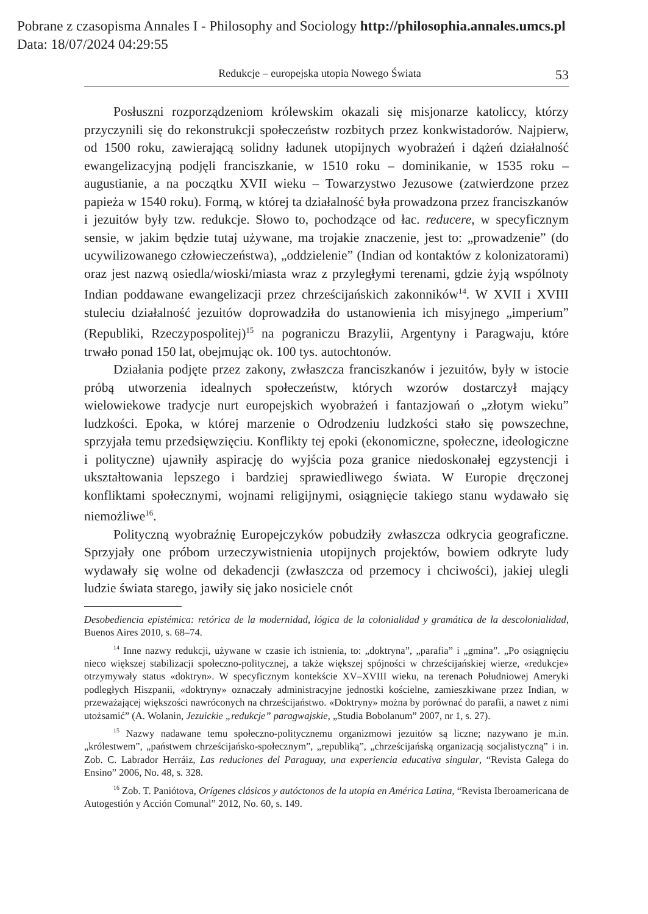Pobrane z czasopisma Annales I - Philosophy and Sociology http://philosophia.annales.umcs.pl
Data: 18/07/2024 04:29:55
Redukcje – europejska utopia Nowego Świata 53
Posłuszni rozporządzeniom królewskim okazali się misjonarze katoliccy, którzy przyczynili się do rekonstrukcji społeczeństw rozbitych przez konkwistadorów. Najpierw, od 1500 roku, zawierającą solidny ładunek utopijnych wyobrażeń i dążeń działalność ewangelizacyjną podjęli franciszkanie, w 1510 roku – dominikanie, w 1535 roku – augustianie, a na początku XVII wieku – Towarzystwo Jezusowe (zatwierdzone przez papieża w 1540 roku). Formą, w której ta działalność była prowadzona przez franciszkanów i jezuitów były tzw. redukcje. Słowo to, pochodzące od łac. reducere, w specyficznym sensie, w jakim będzie tutaj używane, ma trojakie znaczenie, jest to: „prowadzenie” (do ucywilizowanego człowieczeństwa), „oddzielenie” (Indian od kontaktów z kolonizatorami) oraz jest nazwą osiedla/wioski/miasta wraz z przyległymi terenami, gdzie żyją wspólnoty Indian poddawane ewangelizacji przez chrześcijańskich zakonników<sup>14</sup>. W XVII i XVIII stuleciu działalność jezuitów doprowadziła do ustanowienia ich misyjnego „imperium” (Republiki, Rzeczypospolitej)<sup>15</sup> na pograniczu Brazylii, Argentyny i Paragwaju, które trwało ponad 150 lat, obejmując ok. 100 tys. autochtonów.
Działania podjęte przez zakony, zwłaszcza franciszkanów i jezuitów, były w istocie próbą utworzenia idealnych społeczeństw, których wzorów dostarczył mający wielowiekowe tradycje nurt europejskich wyobrażeń i fantazjowań o „złotym wieku” ludzkości. Epoka, w której marzenie o Odrodzeniu ludzkości stało się powszechne, sprzyjała temu przedsięwzięciu. Konflikty tej epoki (ekonomiczne, społeczne, ideologiczne i polityczne) ujawniły aspirację do wyjścia poza granice niedoskonałej egzystencji i ukształtowania lepszego i bardziej sprawiedliwego świata. W Europie dręczonej konfliktami społecznymi, wojnami religijnymi, osiągnięcie takiego stanu wydawało się niemożliwe<sup>16</sup>.
Polityczną wyobraźnię Europejczyków pobudziły zwłaszcza odkrycia geograficzne. Sprzyjały one próbom urzeczywistnienia utopijnych projektów, bowiem odkryte ludy wydawały się wolne od dekadencji (zwłaszcza od przemocy i chciwości), jakiej ulegli ludzie świata starego, jawiły się jako nosiciele cnót
Desobediencia epistémica: retórica de la modernidad, lógica de la colonialidad y gramática de la descolonialidad, Buenos Aires 2010, s. 68–74.
<sup>14</sup> Inne nazwy redukcji, używane w czasie ich istnienia, to: „doktryna”, „parafia” i „gmina”. „Po osiągnięciu nieco większej stabilizacji społeczno-politycznej, a także większej spójności w chrześcijańskiej wierze, «redukcje» otrzymywały status «doktryn». W specyficznym kontekście XV–XVIII wieku, na terenach Południowej Ameryki podległych Hiszpanii, «doktryny» oznaczały administracyjne jednostki kościelne, zamieszkiwane przez Indian, w przeważającej większości nawróconych na chrześcijaństwo. «Doktryny» można by porównać do parafii, a nawet z nimi utożsamić” (A. Wolanin, Jezuickie „redukcje” paragwajskie, „Studia Bobolanum” 2007, nr 1, s. 27).
<sup>15</sup> Nazwy nadawane temu społeczno-politycznemu organizmowi jezuitów są liczne; nazywano je m.in. „królestwem”, „państwem chrześcijańsko-społecznym”, „republiką”, „chrześcijańską organizacją socjalistyczną” i in. Zob. C. Labrador Herráiz, Las reduciones del Paraguay, una experiencia educativa singular, “Revista Galega do Ensino” 2006, No. 48, s. 328.
<sup>16</sup> Zob. T. Paniótova, Orígenes clásicos y autóctonos de la utopía en América Latina, “Revista Iberoamericana de Autogestión y Acción Comunal” 2012, No. 60, s. 149.